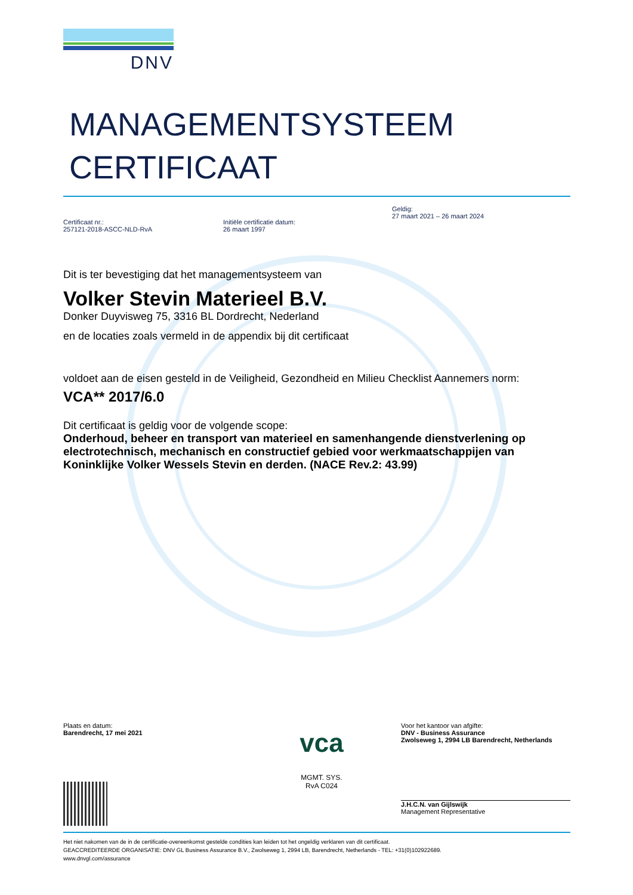DNV
MANAGEMENTSYSTEEM
CERTIFICAAT
Certificaat nr.:
257121-2018-ASCC-NLD-RvA
Initiële certificatie datum:
26 maart 1997
Geldig:
27 maart 2021 – 26 maart 2024
Dit is ter bevestiging dat het managementsysteem van
Volker Stevin Materieel B.V.
Donker Duyvisweg 75, 3316 BL Dordrecht, Nederland
en de locaties zoals vermeld in de appendix bij dit certificaat
voldoet aan de eisen gesteld in de Veiligheid, Gezondheid en Milieu Checklist Aannemers norm:
VCA** 2017/6.0
Dit certificaat is geldig voor de volgende scope:
Onderhoud, beheer en transport van materieel en samenhangende dienstverlening op electrotechnisch, mechanisch en constructief gebied voor werkmaatschappijen van Koninklijke Volker Wessels Stevin en derden. (NACE Rev.2: 43.99)
Plaats en datum:
Barendrecht, 17 mei 2021
vca
MGMT. SYS.
RvA C024
Voor het kantoor van afgifte:
DNV - Business Assurance
Zwolseweg 1, 2994 LB Barendrecht, Netherlands
J.H.C.N. van Gijlswijk
Management Representative
Het niet nakomen van de in de certificatie-overeenkomst gestelde condities kan leiden tot het ongeldig verklaren van dit certificaat.
GEACCREDITEERDE ORGANISATIE: DNV GL Business Assurance B.V., Zwolseweg 1, 2994 LB, Barendrecht, Netherlands - TEL: +31(0)102922689.
www.dnvgl.com/assurance